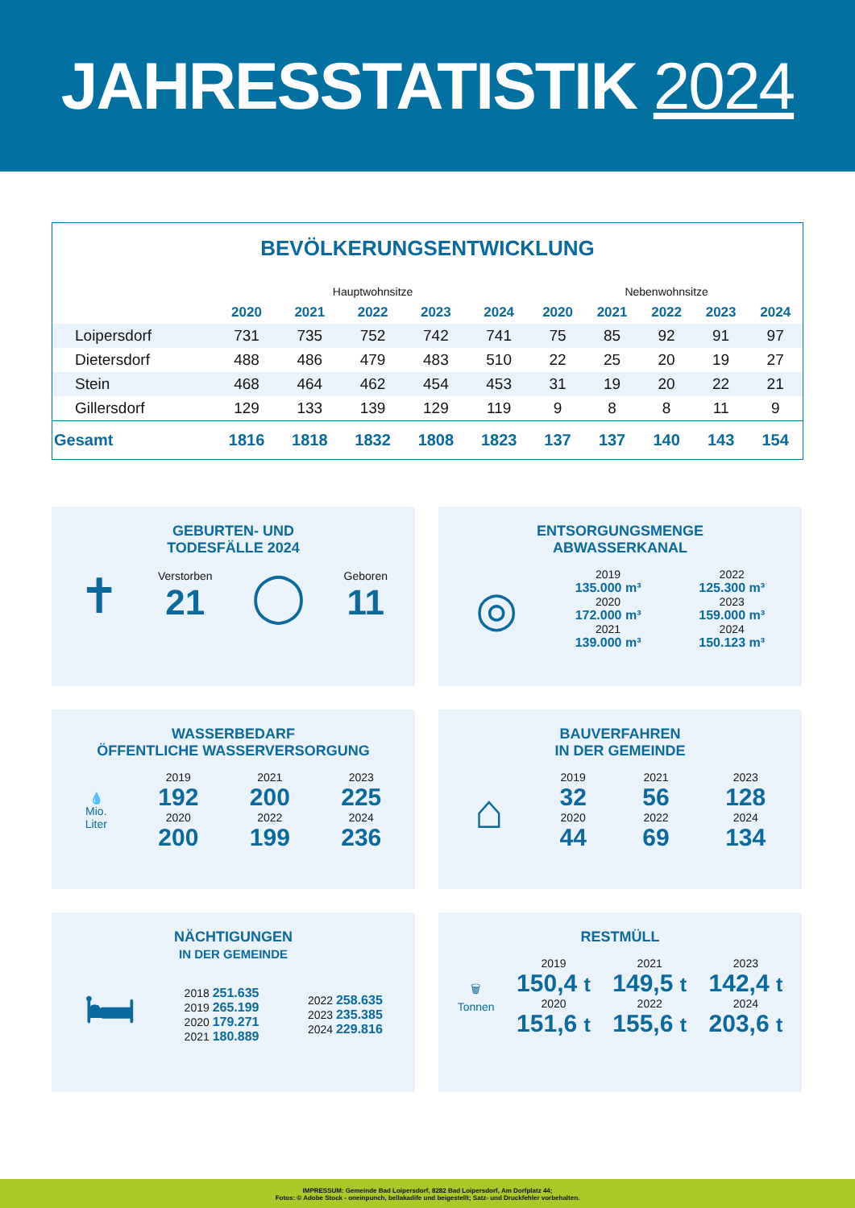JAHRESSTATISTIK 2024
BEVÖLKERUNGSENTWICKLUNG
| | Hauptwohnsitze | | | | | Nebenwohnsitze | | | | |
| | 2020 | 2021 | 2022 | 2023 | 2024 | 2020 | 2021 | 2022 | 2023 | 2024 |
| Loipersdorf | 731 | 735 | 752 | 742 | 741 | 75 | 85 | 92 | 91 | 97 |
| Dietersdorf | 488 | 486 | 479 | 483 | 510 | 22 | 25 | 20 | 19 | 27 |
| Stein | 468 | 464 | 462 | 454 | 453 | 31 | 19 | 20 | 22 | 21 |
| Gillersdorf | 129 | 133 | 139 | 129 | 119 | 9 | 8 | 8 | 11 | 9 |
| Gesamt | 1816 | 1818 | 1832 | 1808 | 1823 | 137 | 137 | 140 | 143 | 154 |
GEBURTEN- UND
TODESFÄLLE 2024
✝
Verstorben
21
◯
Geboren
11
ENTSORGUNGSMENGE
ABWASSERKANAL
◎
2019
135.000 m³
2020
172.000 m³
2021
139.000 m³
2022
125.300 m³
2023
159.000 m³
2024
150.123 m³
WASSERBEDARF
ÖFFENTLICHE WASSERVERSORGUNG
💧
Mio.
Liter
2019
192
2020
200
2021
200
2022
199
2023
225
2024
236
BAUVERFAHREN
IN DER GEMEINDE
⌂
2019
32
2020
44
2021
56
2022
69
2023
128
2024
134
NÄCHTIGUNGEN
IN DER GEMEINDE
🛏
2018 251.635
2019 265.199
2020 179.271
2021 180.889
2022 258.635
2023 235.385
2024 229.816
RESTMÜLL
🗑
Tonnen
2019
150,4 t
2020
151,6 t
2021
149,5 t
2022
155,6 t
2023
142,4 t
2024
203,6 t
IMPRESSUM: Gemeinde Bad Loipersdorf, 8282 Bad Loipersdorf, Am Dorfplatz 44;
Fotos: © Adobe Stock - oneinpunch, bellakadife und beigestellt; Satz- und Druckfehler vorbehalten.